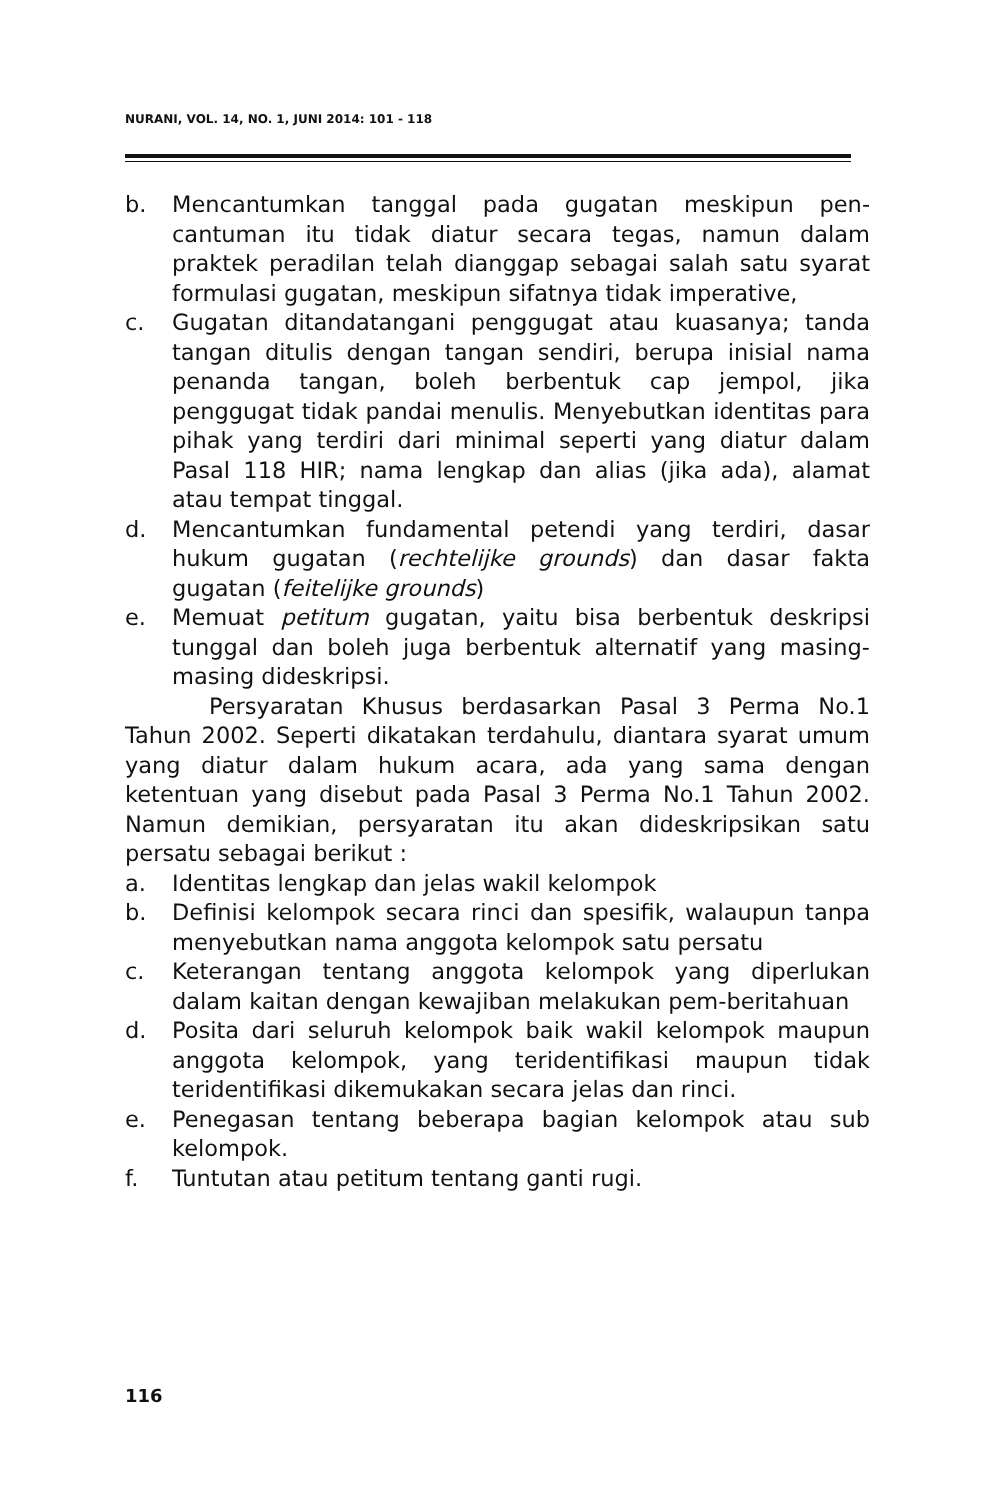NURANI, VOL. 14, NO. 1, JUNI 2014: 101 - 118
b. Mencantumkan tanggal pada gugatan meskipun pen-cantuman itu tidak diatur secara tegas, namun dalam praktek peradilan telah dianggap sebagai salah satu syarat formulasi gugatan, meskipun sifatnya tidak imperative,
c. Gugatan ditandatangani penggugat atau kuasanya; tanda tangan ditulis dengan tangan sendiri, berupa inisial nama penanda tangan, boleh berbentuk cap jempol, jika penggugat tidak pandai menulis. Menyebutkan identitas para pihak yang terdiri dari minimal seperti yang diatur dalam Pasal 118 HIR; nama lengkap dan alias (jika ada), alamat atau tempat tinggal.
d. Mencantumkan fundamental petendi yang terdiri, dasar hukum gugatan (rechtelijke grounds) dan dasar fakta gugatan (feitelijke grounds)
e. Memuat petitum gugatan, yaitu bisa berbentuk deskripsi tunggal dan boleh juga berbentuk alternatif yang masing-masing dideskripsi.
Persyaratan Khusus berdasarkan Pasal 3 Perma No.1 Tahun 2002. Seperti dikatakan terdahulu, diantara syarat umum yang diatur dalam hukum acara, ada yang sama dengan ketentuan yang disebut pada Pasal 3 Perma No.1 Tahun 2002. Namun demikian, persyaratan itu akan dideskripsikan satu persatu sebagai berikut :
a. Identitas lengkap dan jelas wakil kelompok
b. Definisi kelompok secara rinci dan spesifik, walaupun tanpa menyebutkan nama anggota kelompok satu persatu
c. Keterangan tentang anggota kelompok yang diperlukan dalam kaitan dengan kewajiban melakukan pem-beritahuan
d. Posita dari seluruh kelompok baik wakil kelompok maupun anggota kelompok, yang teridentifikasi maupun tidak teridentifikasi dikemukakan secara jelas dan rinci.
e. Penegasan tentang beberapa bagian kelompok atau sub kelompok.
f. Tuntutan atau petitum tentang ganti rugi.
116